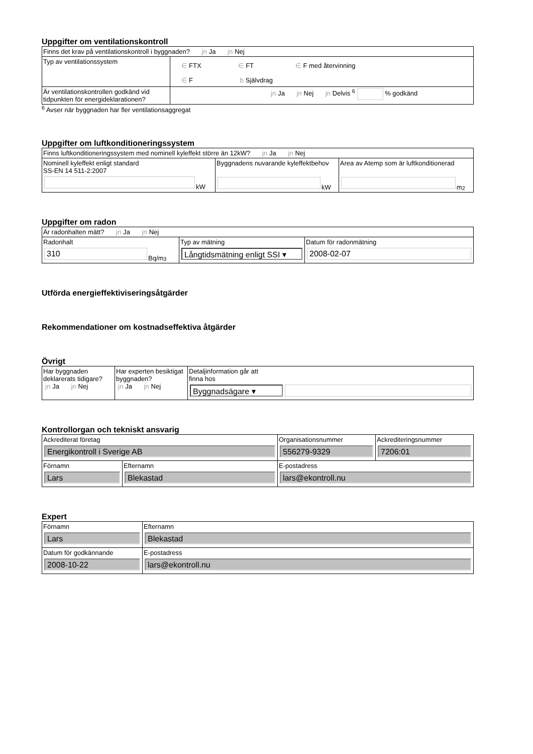Uppgifter om ventilationskontroll
| Finns det krav på ventilationskontroll i byggnaden? jn Ja jn Nej | |
| Typ av ventilationssystem | ∈ FTX ∈ FT ∈ F med återvinning ∈ F b Självdrag |
| Är ventilationskontrollen godkänd vid tidpunkten för energideklarationen? | jn Ja jn Nej jn Delvis <sup>6</sup> % godkänd |
<sup>6</sup> Avser när byggnaden har fler ventilationsaggregat
Uppgifter om luftkonditioneringssystem
| Finns luftkonditioneringssystem med nominell kyleffekt större än 12kW? jn Ja jn Nej | | |
| Nominell kyleffekt enligt standard SS-EN 14 511-2:2007 kW | Byggnadens nuvarande kyleffektbehov kW | Area av Atemp som är luftkonditionerad m<sup>2</sup> |
Uppgifter om radon
| Är radonhalten mätt? jn Ja jn Nej | | |
| Radonhalt 310 Bq/m<sup>3</sup> | Typ av mätning Långtidsmätning enligt SSI ▾ | Datum för radonmätning 2008-02-07 |
Utförda energieffektiviseringsåtgärder
Rekommendationer om kostnadseffektiva åtgärder
Övrigt
| Har byggnaden deklarerats tidigare? jn Ja jn Nej | Har experten besiktigat byggnaden? jn Ja jn Nej | Detaljinformation går att finna hos Byggnadsägare ▾ |
Kontrollorgan och tekniskt ansvarig
| Ackrediterat företag Energikontroll i Sverige AB | | Organisationsnummer 556279-9329 | Ackrediteringsnummer 7206:01 |
| Förnamn Lars | Efternamn Blekastad | E-postadress lars@ekontroll.nu | |
Expert
| Förnamn Lars | Efternamn Blekastad |
| Datum för godkännande 2008-10-22 | E-postadress lars@ekontroll.nu |